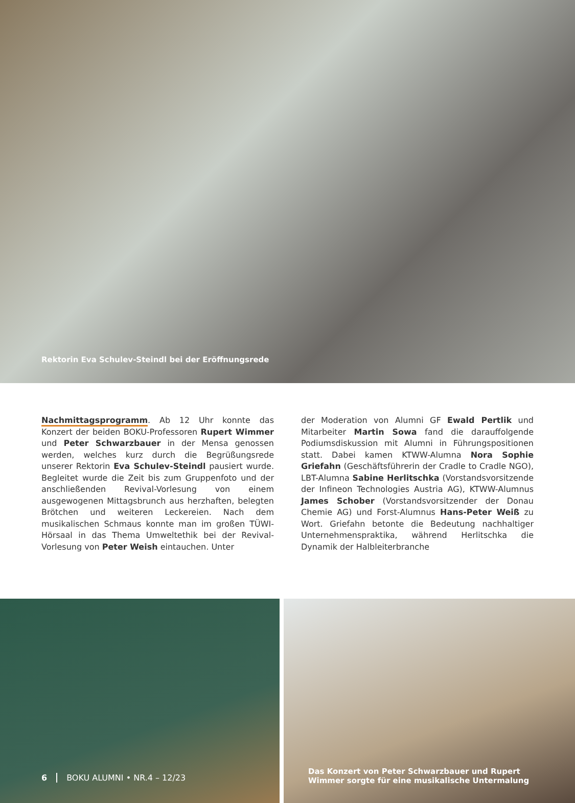Rektorin Eva Schulev-Steindl bei der Eröffnungsrede
Nachmittagsprogramm. Ab 12 Uhr konnte das Konzert der beiden BOKU-Professoren Rupert Wimmer und Peter Schwarzbauer in der Mensa genossen werden, welches kurz durch die Begrüßungsrede unserer Rektorin Eva Schulev-Steindl pausiert wurde. Begleitet wurde die Zeit bis zum Gruppenfoto und der anschließenden Revival-Vorlesung von einem ausgewogenen Mittagsbrunch aus herzhaften, belegten Brötchen und weiteren Leckereien. Nach dem musikalischen Schmaus konnte man im großen TÜWI-Hörsaal in das Thema Umweltethik bei der Revival-Vorlesung von Peter Weish eintauchen. Unter
der Moderation von Alumni GF Ewald Pertlik und Mitarbeiter Martin Sowa fand die darauffolgende Podiumsdiskussion mit Alumni in Führungspositionen statt. Dabei kamen KTWW-Alumna Nora Sophie Griefahn (Geschäftsführerin der Cradle to Cradle NGO), LBT-Alumna Sabine Herlitschka (Vorstandsvorsitzende der Infineon Technologies Austria AG), KTWW-Alumnus James Schober (Vorstandsvorsitzender der Donau Chemie AG) und Forst-Alumnus Hans-Peter Weiß zu Wort. Griefahn betonte die Bedeutung nachhaltiger Unternehmenspraktika, während Herlitschka die Dynamik der Halbleiterbranche
6 BOKU ALUMNI • NR.4 – 12/23 Das Konzert von Peter Schwarzbauer und Rupert
Wimmer sorgte für eine musikalische Untermalung